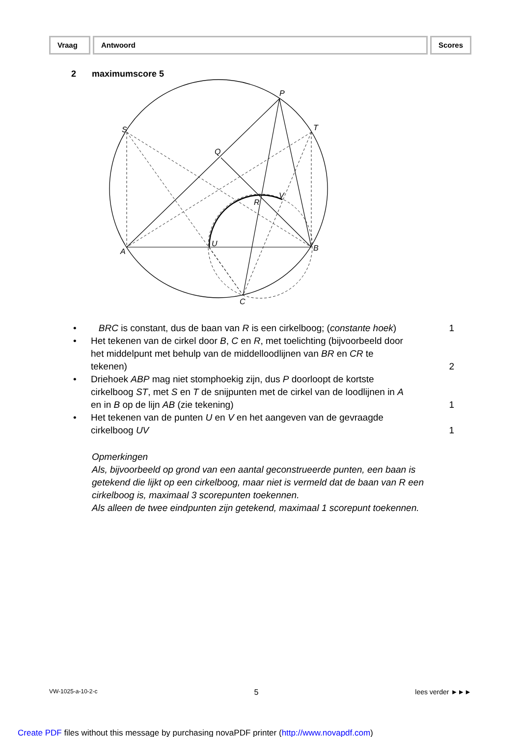Vraag Antwoord Scores
2 maximumscore 5
P
S
T
Q
R
V
U
A
B
C
• BRC is constant, dus de baan van R is een cirkelboog; (constante hoek) 1
• Het tekenen van de cirkel door B, C en R, met toelichting (bijvoorbeeld door het middelpunt met behulp van de middelloodlijnen van BR en CR te tekenen) 2
• Driehoek ABP mag niet stomphoekig zijn, dus P doorloopt de kortste cirkelboog ST, met S en T de snijpunten met de cirkel van de loodlijnen in A en in B op de lijn AB (zie tekening) 1
• Het tekenen van de punten U en V en het aangeven van de gevraagde cirkelboog UV 1
Opmerkingen
Als, bijvoorbeeld op grond van een aantal geconstrueerde punten, een baan is getekend die lijkt op een cirkelboog, maar niet is vermeld dat de baan van R een cirkelboog is, maximaal 3 scorepunten toekennen.
Als alleen de twee eindpunten zijn getekend, maximaal 1 scorepunt toekennen.
VW-1025-a-10-2-c 5 lees verder ►►►
Create PDF files without this message by purchasing novaPDF printer (http://www.novapdf.com)